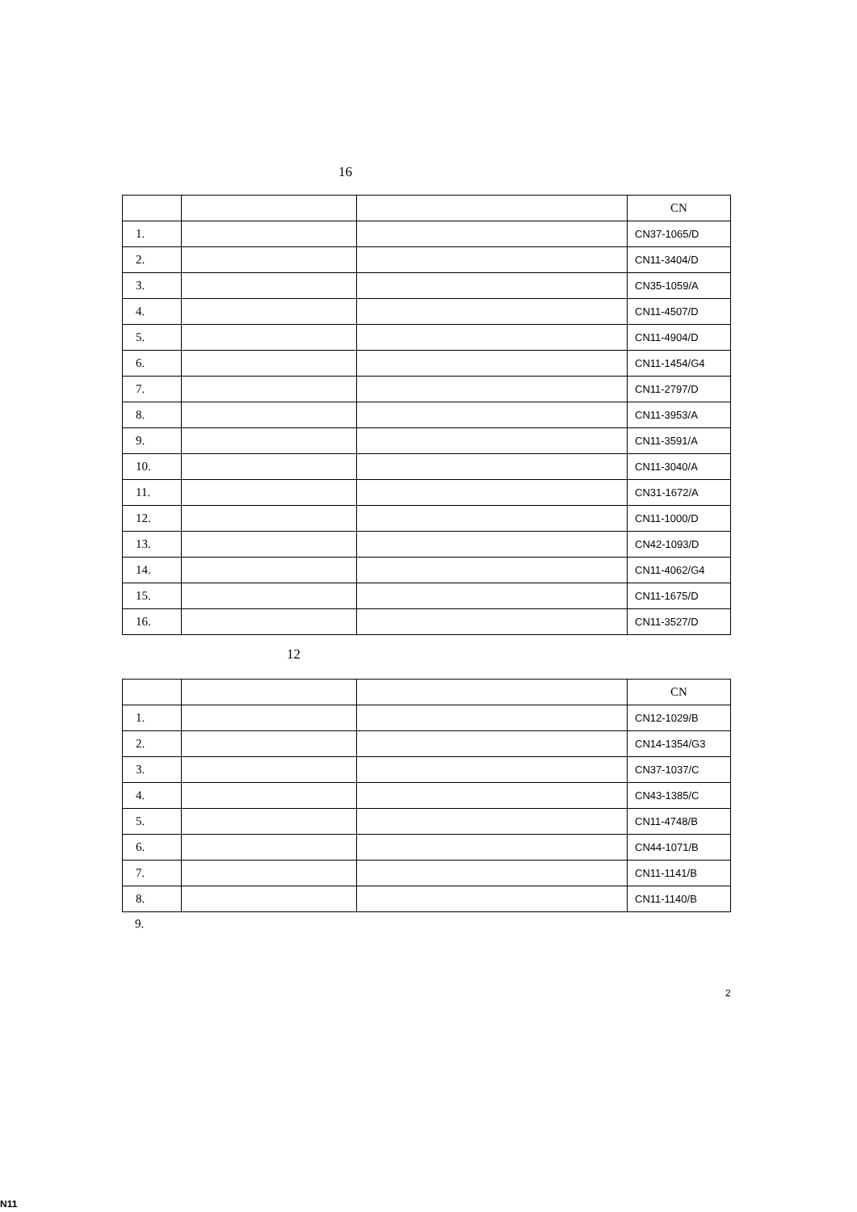16
| | | | CN |
| --- | --- | --- | --- |
| 1. | | | CN37-1065/D |
| 2. | | | CN11-3404/D |
| 3. | | | CN35-1059/A |
| 4. | | | CN11-4507/D |
| 5. | | | CN11-4904/D |
| 6. | | | CN11-1454/G4 |
| 7. | | | CN11-2797/D |
| 8. | | | CN11-3953/A |
| 9. | | | CN11-3591/A |
| 10. | | | CN11-3040/A |
| 11. | | | CN31-1672/A |
| 12. | | | CN11-1000/D |
| 13. | | | CN42-1093/D |
| 14. | | | CN11-4062/G4 |
| 15. | | | CN11-1675/D |
| 16. | | | CN11-3527/D |
12
| | | | CN |
| --- | --- | --- | --- |
| 1. | | | CN12-1029/B |
| 2. | | | CN14-1354/G3 |
| 3. | | | CN37-1037/C |
| 4. | | | CN43-1385/C |
| 5. | | | CN11-4748/B |
| 6. | | | CN44-1071/B |
| 7. | | | CN11-1141/B |
| 8. | | | CN11-1140/B |
9.
2
N11